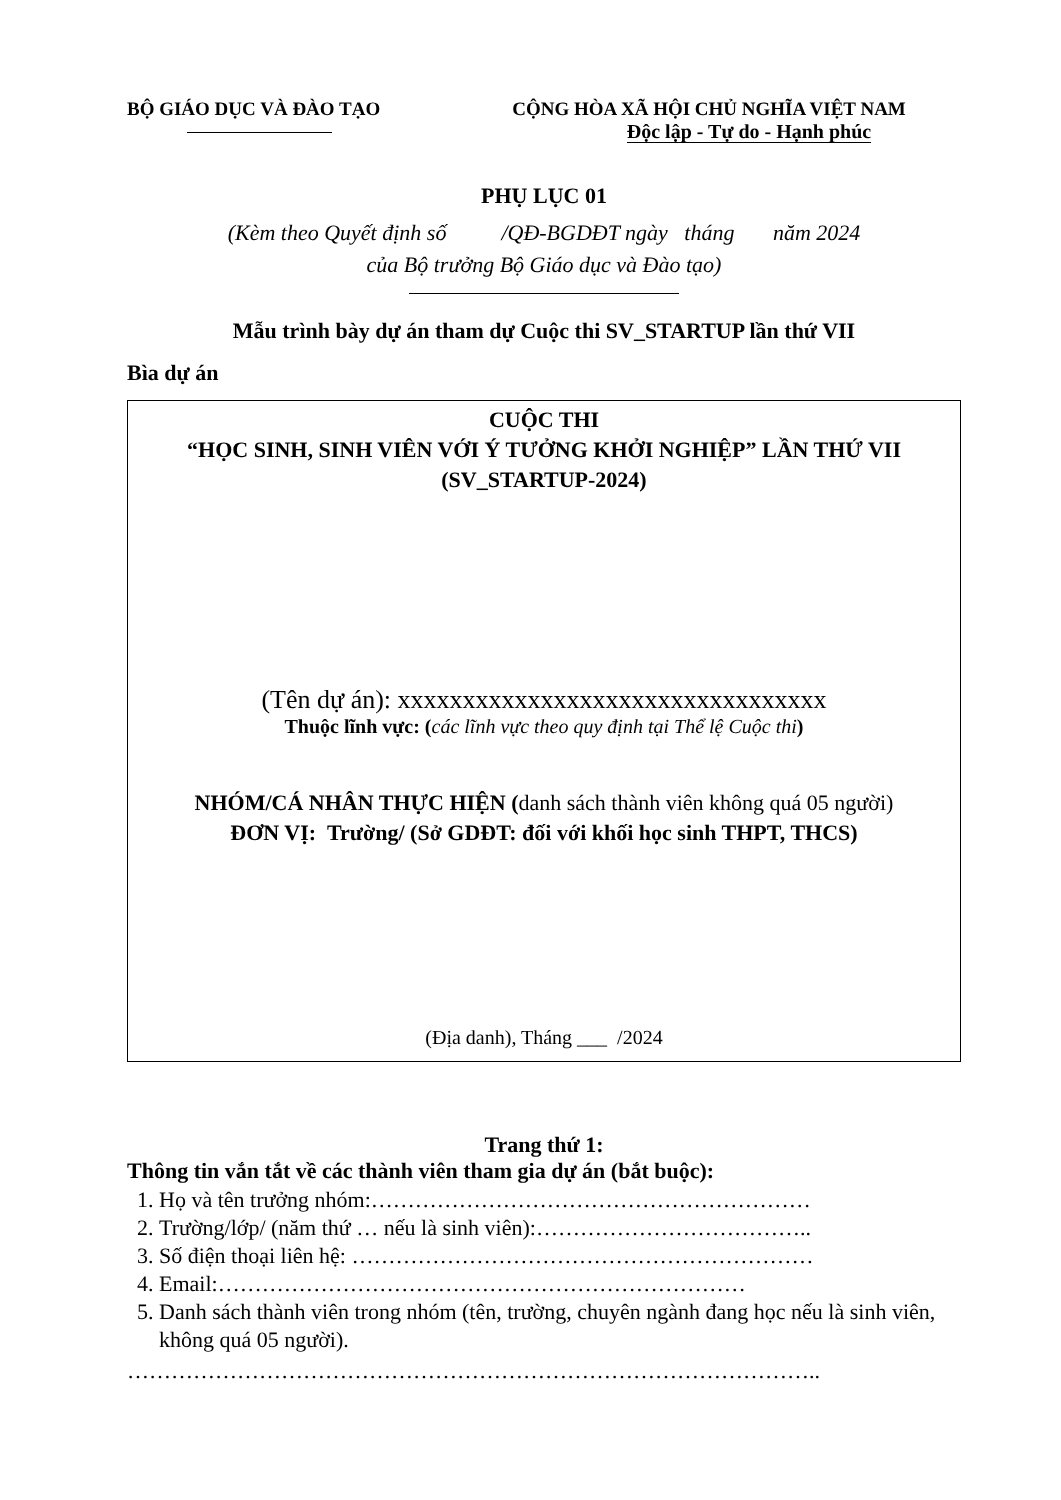BỘ GIÁO DỤC VÀ ĐÀO TẠO CỘNG HÒA XÃ HỘI CHỦ NGHĨA VIỆT NAM
Độc lập - Tự do - Hạnh phúc
PHỤ LỤC 01
(Kèm theo Quyết định số /QĐ-BGDĐT ngày tháng năm 2024
của Bộ trưởng Bộ Giáo dục và Đào tạo)
Mẫu trình bày dự án tham dự Cuộc thi SV_STARTUP lần thứ VII
Bìa dự án
CUỘC THI
“HỌC SINH, SINH VIÊN VỚI Ý TƯỞNG KHỞI NGHIỆP” LẦN THỨ VII
(SV_STARTUP-2024)
(Tên dự án): xxxxxxxxxxxxxxxxxxxxxxxxxxxxxxxxx
Thuộc lĩnh vực: (các lĩnh vực theo quy định tại Thể lệ Cuộc thi)
NHÓM/CÁ NHÂN THỰC HIỆN (danh sách thành viên không quá 05 người)
ĐƠN VỊ: Trường/ (Sở GDĐT: đối với khối học sinh THPT, THCS)
(Địa danh), Tháng ___ /2024
Trang thứ 1:
Thông tin vắn tắt về các thành viên tham gia dự án (bắt buộc):
1. Họ và tên trưởng nhóm:……………………………………………………
2. Trường/lớp/ (năm thứ … nếu là sinh viên):………………………………..
3. Số điện thoại liên hệ: ………………………………………………………
4. Email:………………………………………………………………
5. Danh sách thành viên trong nhóm (tên, trường, chuyên ngành đang học nếu là sinh viên, không quá 05 người).
…………………………………………………………………………………..